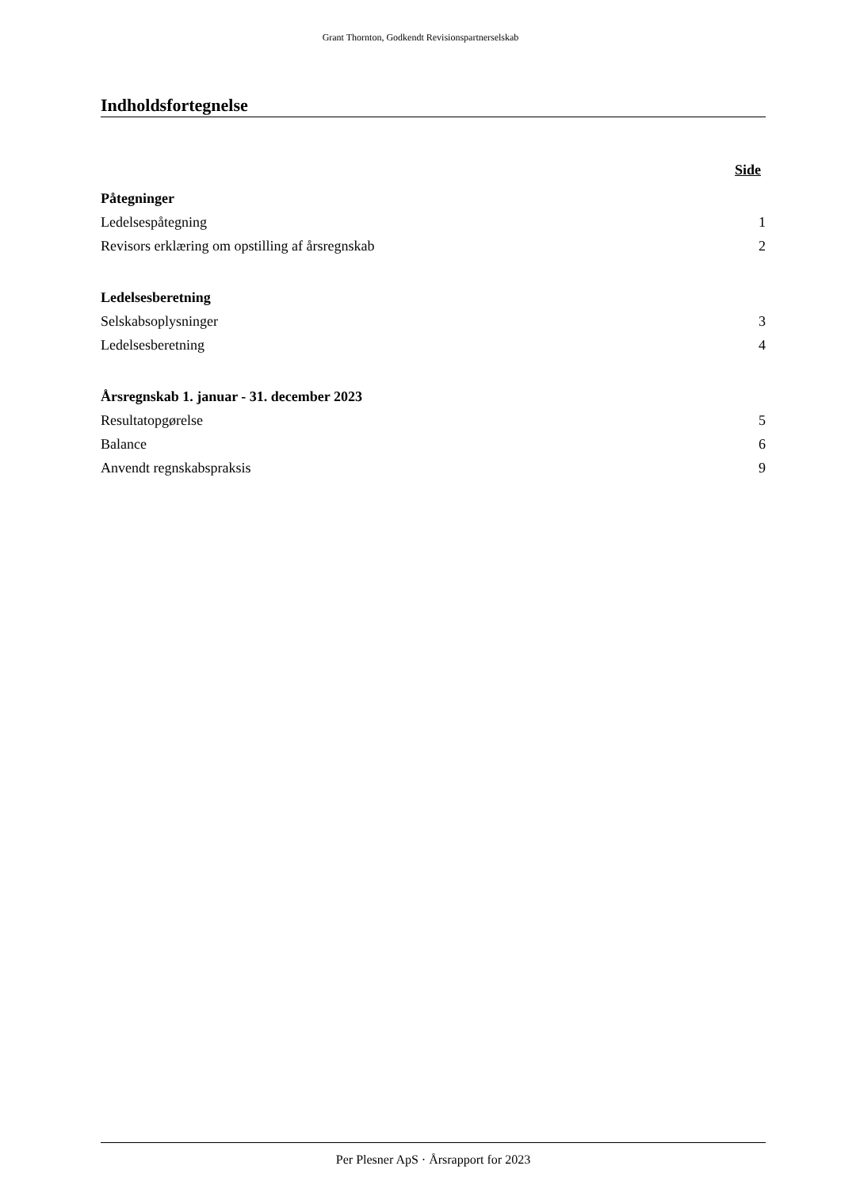Grant Thornton, Godkendt Revisionspartnerselskab
Indholdsfortegnelse
Side
Påtegninger
Ledelsespåtegning 1
Revisors erklæring om opstilling af årsregnskab 2
Ledelsesberetning
Selskabsoplysninger 3
Ledelsesberetning 4
Årsregnskab 1. januar - 31. december 2023
Resultatopgørelse 5
Balance 6
Anvendt regnskabspraksis 9
Per Plesner ApS · Årsrapport for 2023